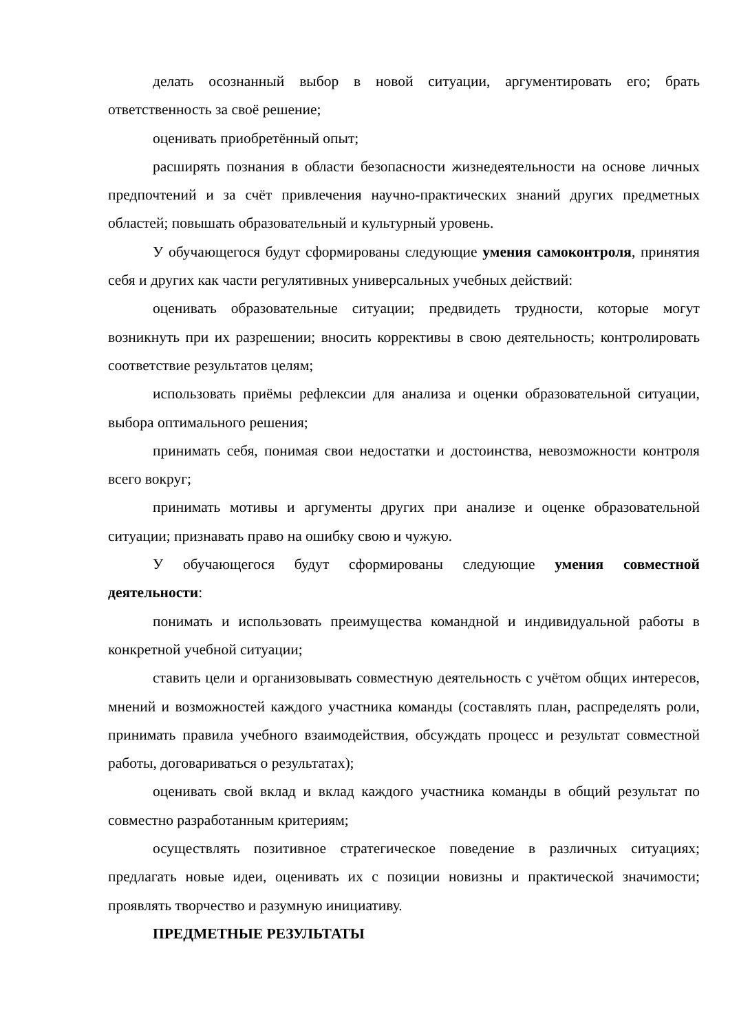делать осознанный выбор в новой ситуации, аргументировать его; брать ответственность за своё решение;
оценивать приобретённый опыт;
расширять познания в области безопасности жизнедеятельности на основе личных предпочтений и за счёт привлечения научно-практических знаний других предметных областей; повышать образовательный и культурный уровень.
У обучающегося будут сформированы следующие умения самоконтроля, принятия себя и других как части регулятивных универсальных учебных действий:
оценивать образовательные ситуации; предвидеть трудности, которые могут возникнуть при их разрешении; вносить коррективы в свою деятельность; контролировать соответствие результатов целям;
использовать приёмы рефлексии для анализа и оценки образовательной ситуации, выбора оптимального решения;
принимать себя, понимая свои недостатки и достоинства, невозможности контроля всего вокруг;
принимать мотивы и аргументы других при анализе и оценке образовательной ситуации; признавать право на ошибку свою и чужую.
У обучающегося будут сформированы следующие умения совместной деятельности:
понимать и использовать преимущества командной и индивидуальной работы в конкретной учебной ситуации;
ставить цели и организовывать совместную деятельность с учётом общих интересов, мнений и возможностей каждого участника команды (составлять план, распределять роли, принимать правила учебного взаимодействия, обсуждать процесс и результат совместной работы, договариваться о результатах);
оценивать свой вклад и вклад каждого участника команды в общий результат по совместно разработанным критериям;
осуществлять позитивное стратегическое поведение в различных ситуациях; предлагать новые идеи, оценивать их с позиции новизны и практической значимости; проявлять творчество и разумную инициативу.
ПРЕДМЕТНЫЕ РЕЗУЛЬТАТЫ